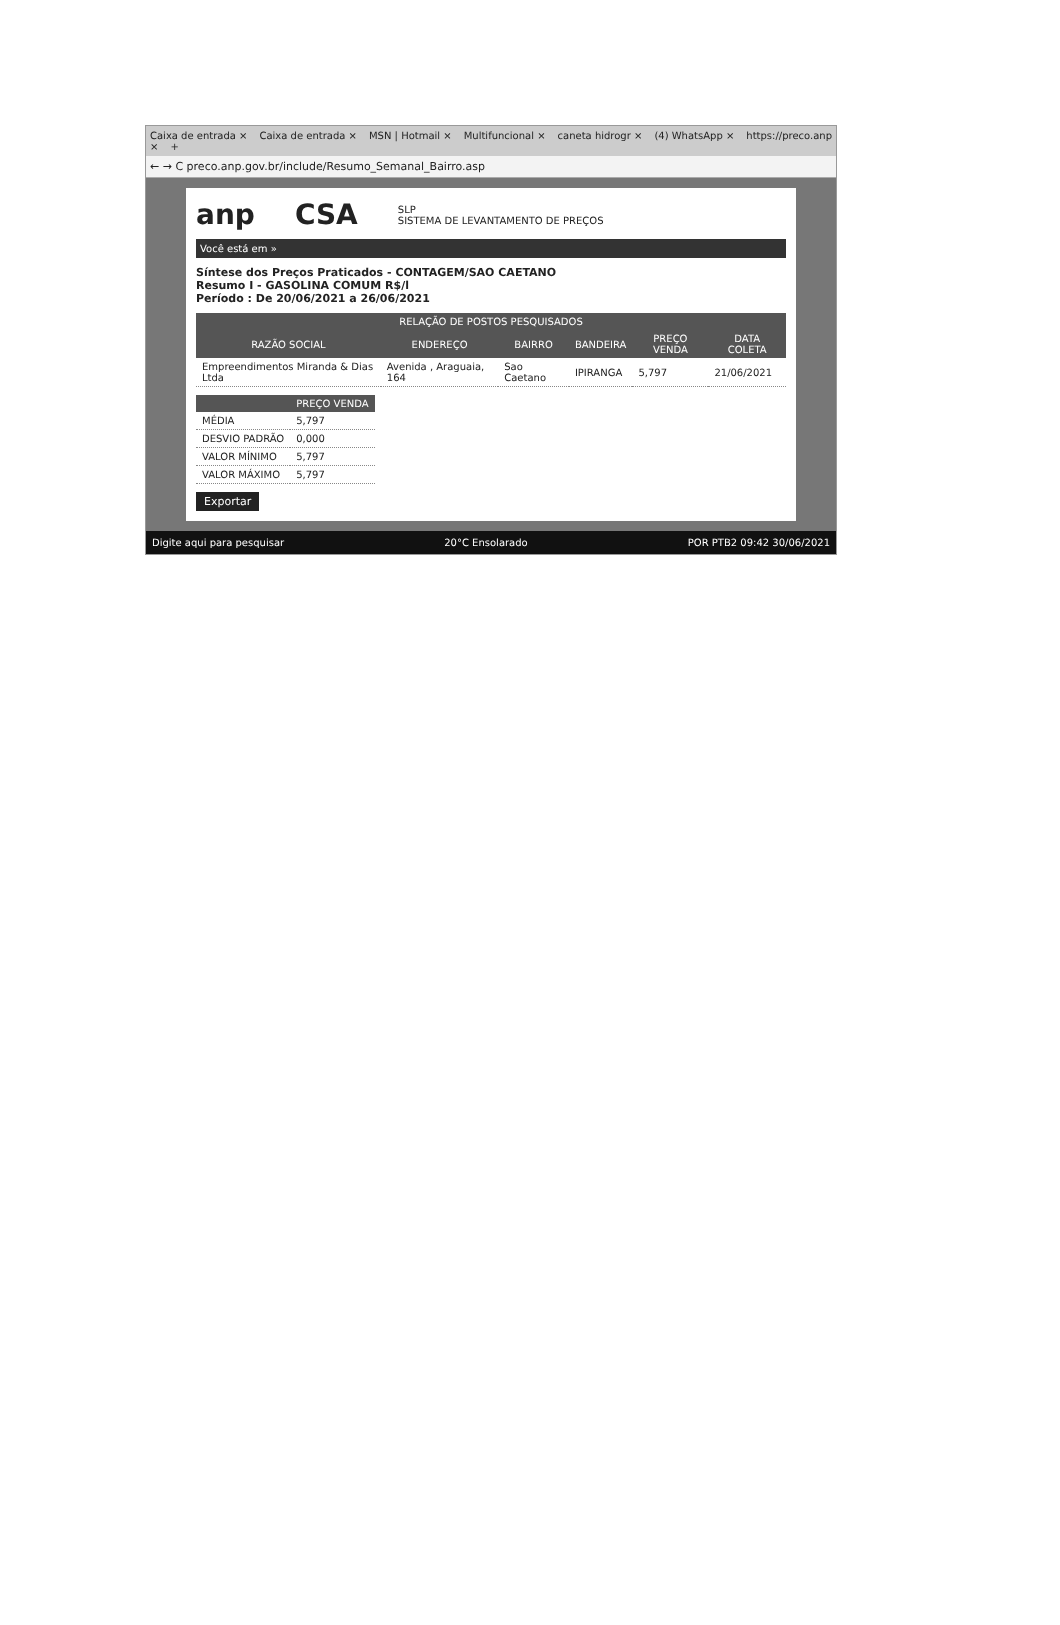Caixa de entrada × Caixa de entrada × MSN | Hotmail × Multifuncional × caneta hidrogr × (4) WhatsApp × https://preco.anp × +
← → C preco.anp.gov.br/include/Resumo_Semanal_Bairro.asp
anp CSA SLP
SISTEMA DE LEVANTAMENTO DE PREÇOS
Você está em »
Síntese dos Preços Praticados - CONTAGEM/SAO CAETANO
Resumo I - GASOLINA COMUM R$/l
Período : De 20/06/2021 a 26/06/2021
| RELAÇÃO DE POSTOS PESQUISADOS | | | | | |
| --- | --- | --- | --- | --- | --- |
| RAZÃO SOCIAL | ENDEREÇO | BAIRRO | BANDEIRA | PREÇO VENDA | DATA COLETA |
| Empreendimentos Miranda & Dias Ltda | Avenida , Araguaia, 164 | Sao Caetano | IPIRANGA | 5,797 | 21/06/2021 |
| | PREÇO VENDA |
| --- | --- |
| MÉDIA | 5,797 |
| DESVIO PADRÃO | 0,000 |
| VALOR MÍNIMO | 5,797 |
| VALOR MÁXIMO | 5,797 |
Exportar
Digite aqui para pesquisar 20°C Ensolarado POR PTB2 09:42 30/06/2021